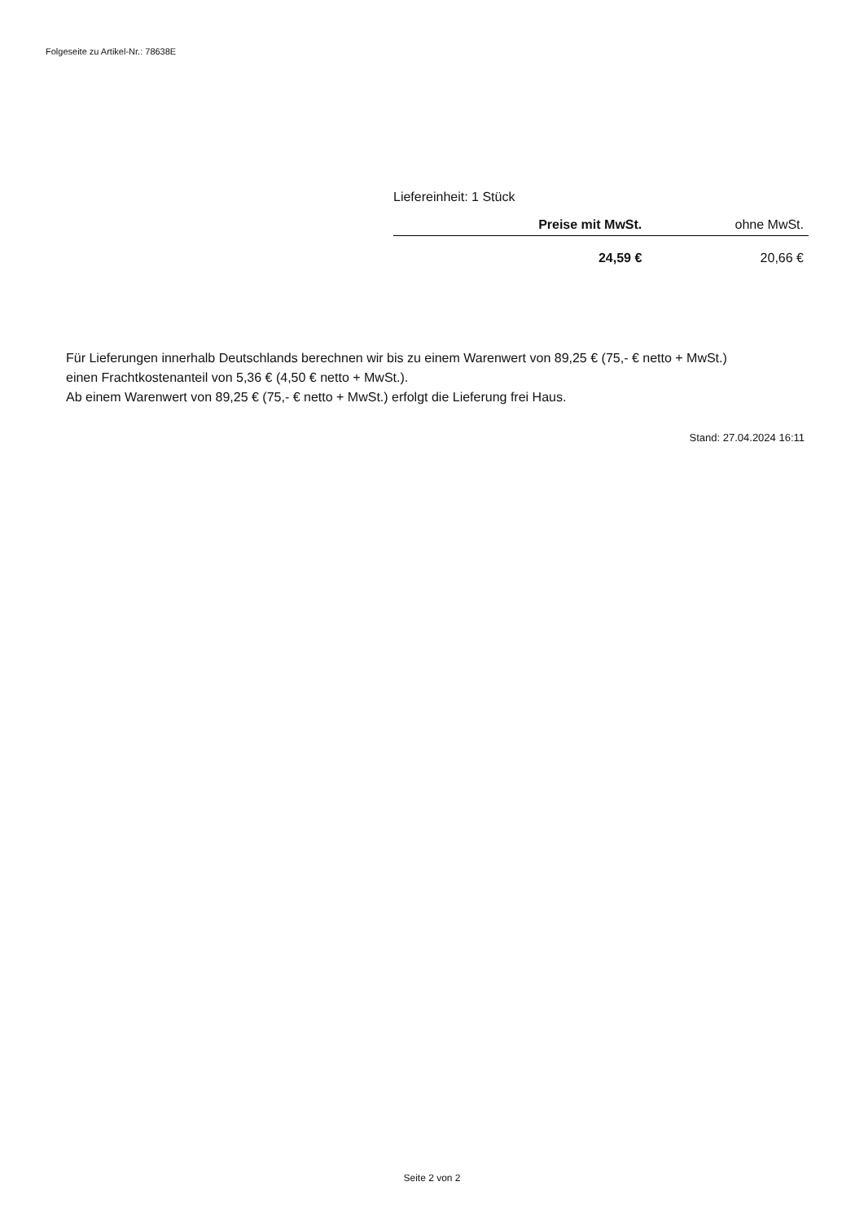Folgeseite zu Artikel-Nr.: 78638E
Liefereinheit: 1 Stück
| | Preise mit MwSt. | ohne MwSt. |
| --- | --- | --- |
| | 24,59 € | 20,66 € |
Für Lieferungen innerhalb Deutschlands berechnen wir bis zu einem Warenwert von 89,25 € (75,- € netto + MwSt.)
einen Frachtkostenanteil von 5,36 € (4,50 € netto + MwSt.).
Ab einem Warenwert von 89,25 € (75,- € netto + MwSt.) erfolgt die Lieferung frei Haus.
Stand: 27.04.2024 16:11
Seite 2 von 2